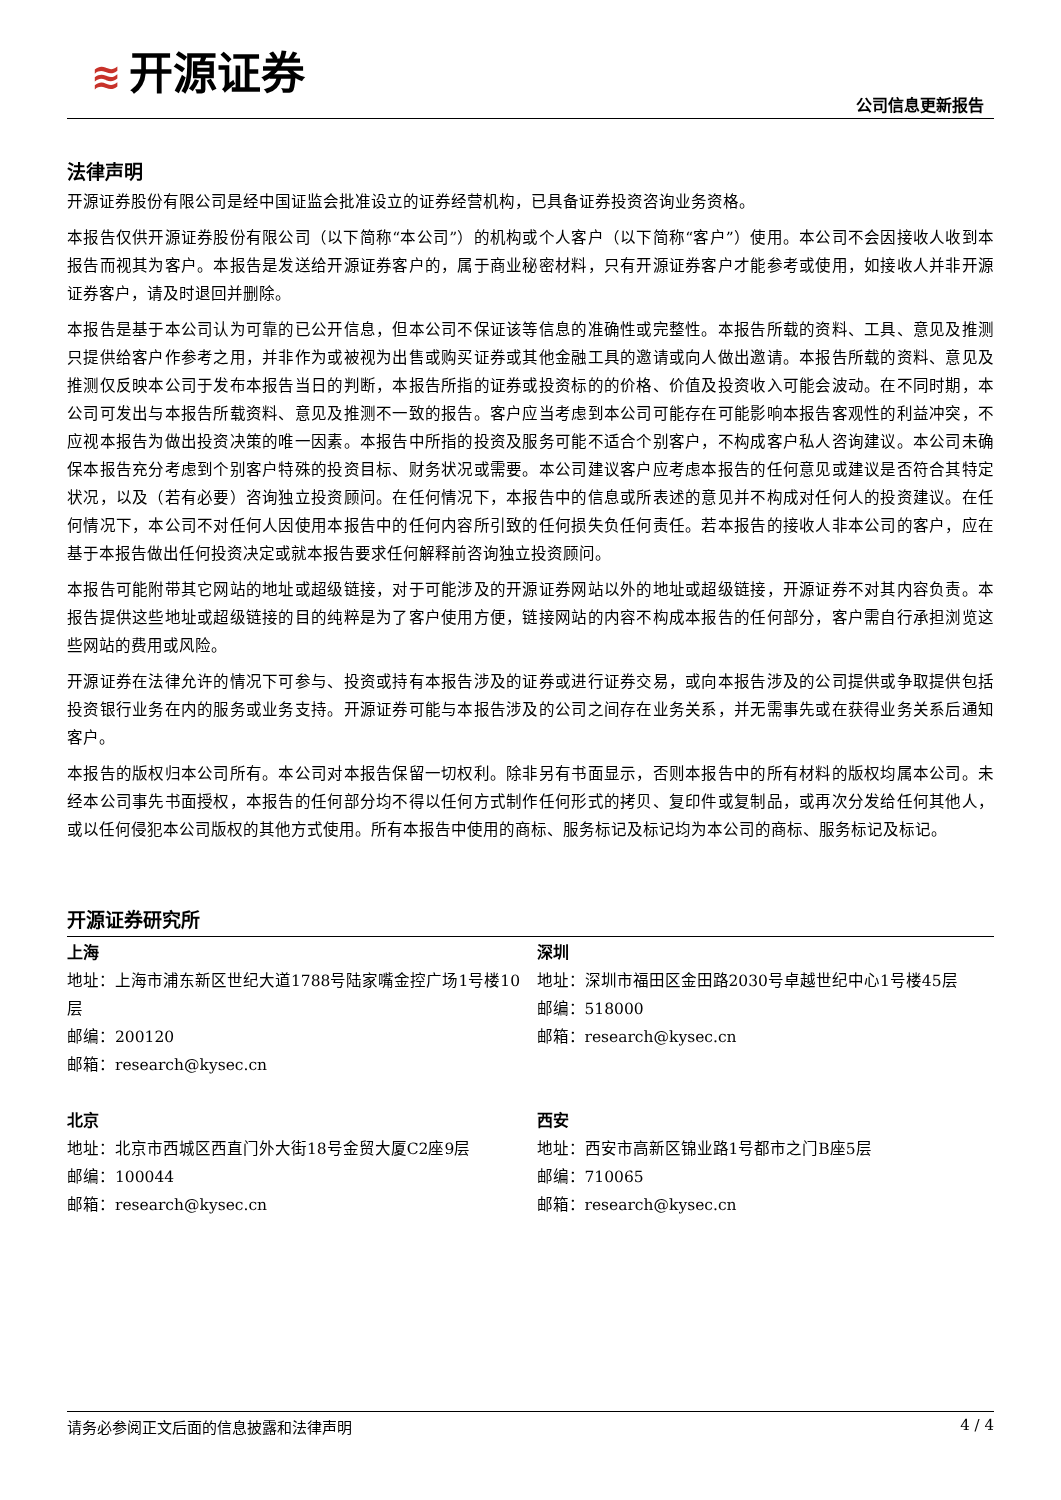≋ 开源证券
公司信息更新报告
法律声明
开源证券股份有限公司是经中国证监会批准设立的证券经营机构，已具备证券投资咨询业务资格。
本报告仅供开源证券股份有限公司（以下简称“本公司”）的机构或个人客户（以下简称“客户”）使用。本公司不会因接收人收到本报告而视其为客户。本报告是发送给开源证券客户的，属于商业秘密材料，只有开源证券客户才能参考或使用，如接收人并非开源证券客户，请及时退回并删除。
本报告是基于本公司认为可靠的已公开信息，但本公司不保证该等信息的准确性或完整性。本报告所载的资料、工具、意见及推测只提供给客户作参考之用，并非作为或被视为出售或购买证券或其他金融工具的邀请或向人做出邀请。本报告所载的资料、意见及推测仅反映本公司于发布本报告当日的判断，本报告所指的证券或投资标的的价格、价值及投资收入可能会波动。在不同时期，本公司可发出与本报告所载资料、意见及推测不一致的报告。客户应当考虑到本公司可能存在可能影响本报告客观性的利益冲突，不应视本报告为做出投资决策的唯一因素。本报告中所指的投资及服务可能不适合个别客户，不构成客户私人咨询建议。本公司未确保本报告充分考虑到个别客户特殊的投资目标、财务状况或需要。本公司建议客户应考虑本报告的任何意见或建议是否符合其特定状况，以及（若有必要）咨询独立投资顾问。在任何情况下，本报告中的信息或所表述的意见并不构成对任何人的投资建议。在任何情况下，本公司不对任何人因使用本报告中的任何内容所引致的任何损失负任何责任。若本报告的接收人非本公司的客户，应在基于本报告做出任何投资决定或就本报告要求任何解释前咨询独立投资顾问。
本报告可能附带其它网站的地址或超级链接，对于可能涉及的开源证券网站以外的地址或超级链接，开源证券不对其内容负责。本报告提供这些地址或超级链接的目的纯粹是为了客户使用方便，链接网站的内容不构成本报告的任何部分，客户需自行承担浏览这些网站的费用或风险。
开源证券在法律允许的情况下可参与、投资或持有本报告涉及的证券或进行证券交易，或向本报告涉及的公司提供或争取提供包括投资银行业务在内的服务或业务支持。开源证券可能与本报告涉及的公司之间存在业务关系，并无需事先或在获得业务关系后通知客户。
本报告的版权归本公司所有。本公司对本报告保留一切权利。除非另有书面显示，否则本报告中的所有材料的版权均属本公司。未经本公司事先书面授权，本报告的任何部分均不得以任何方式制作任何形式的拷贝、复印件或复制品，或再次分发给任何其他人，或以任何侵犯本公司版权的其他方式使用。所有本报告中使用的商标、服务标记及标记均为本公司的商标、服务标记及标记。
开源证券研究所
上海
地址：上海市浦东新区世纪大道1788号陆家嘴金控广场1号楼10层
邮编：200120
邮箱：research@kysec.cn
深圳
地址：深圳市福田区金田路2030号卓越世纪中心1号楼45层
邮编：518000
邮箱：research@kysec.cn
北京
地址：北京市西城区西直门外大街18号金贸大厦C2座9层
邮编：100044
邮箱：research@kysec.cn
西安
地址：西安市高新区锦业路1号都市之门B座5层
邮编：710065
邮箱：research@kysec.cn
请务必参阅正文后面的信息披露和法律声明 4 / 4